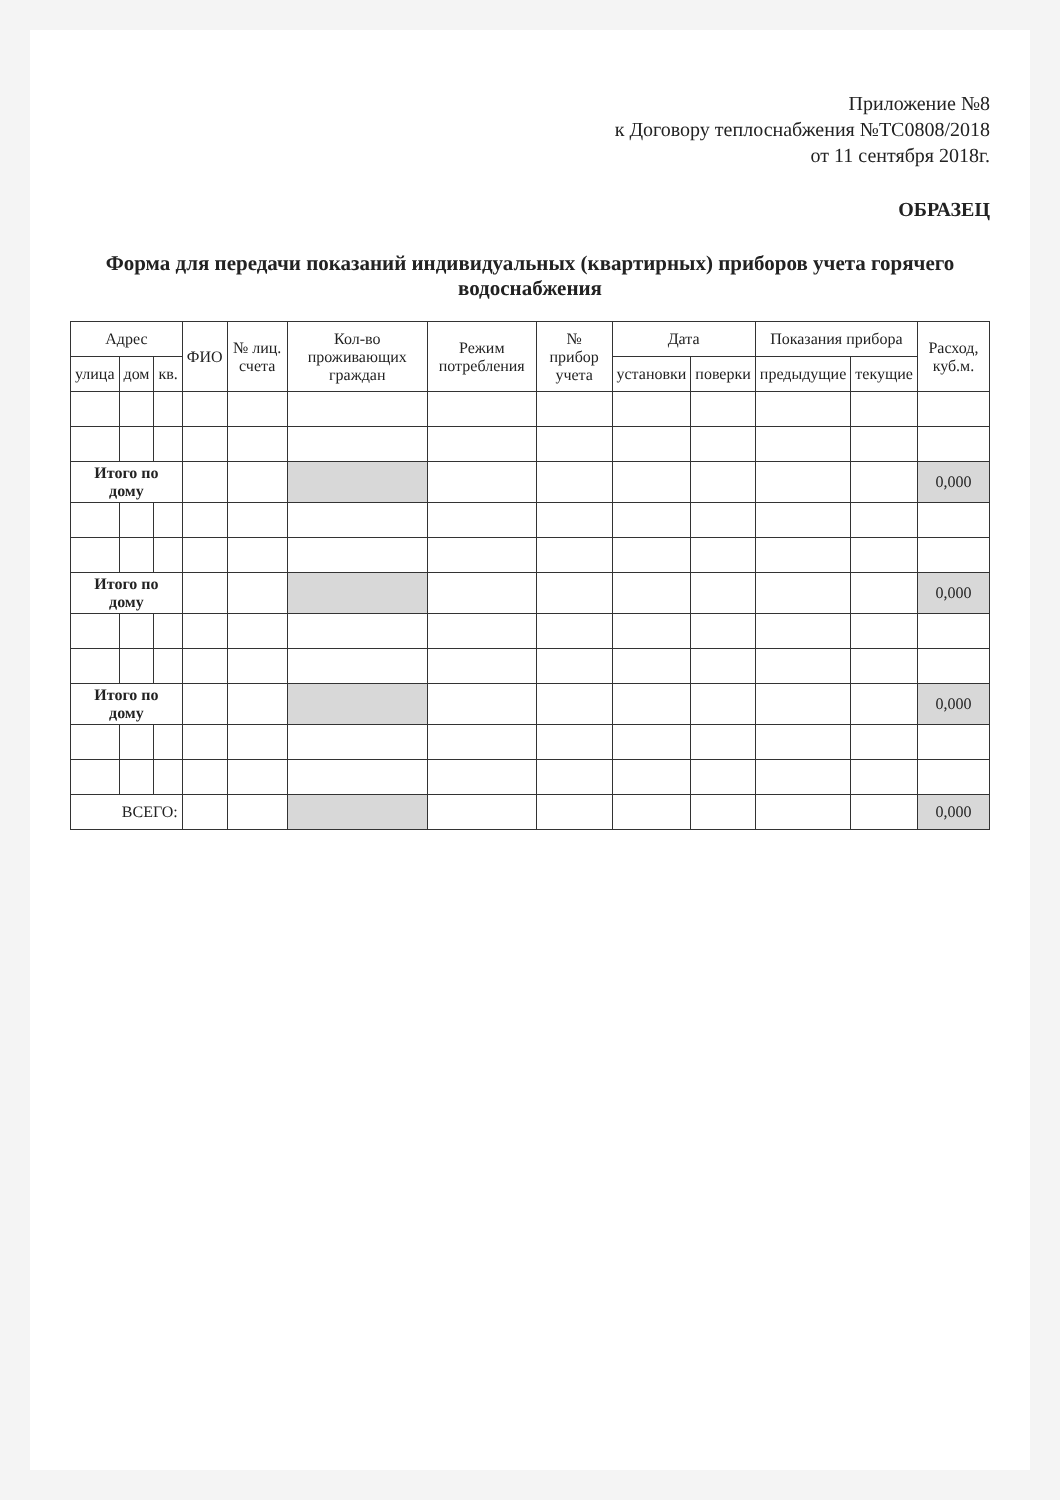Приложение №8
к Договору теплоснабжения №ТС0808/2018
от 11 сентября 2018г.
ОБРАЗЕЦ
Форма для передачи показаний индивидуальных (квартирных) приборов учета горячего водоснабжения
| Адрес | | | ФИО | № лиц. счета | Кол-во проживающих граждан | Режим потребления | № прибор учета | Дата | | Показания прибора | | Расход, куб.м. |
| --- | --- | --- | --- | --- | --- | --- | --- | --- | --- | --- | --- | --- |
| улица | дом | кв. | | | | | | установки | поверки | предыдущие | текущие | |
| Итого по дому | | | | | | | | | | | | 0,000 |
| Итого по дому | | | | | | | | | | | | 0,000 |
| Итого по дому | | | | | | | | | | | | 0,000 |
| ВСЕГО: | | | | | | | | | | | | 0,000 |